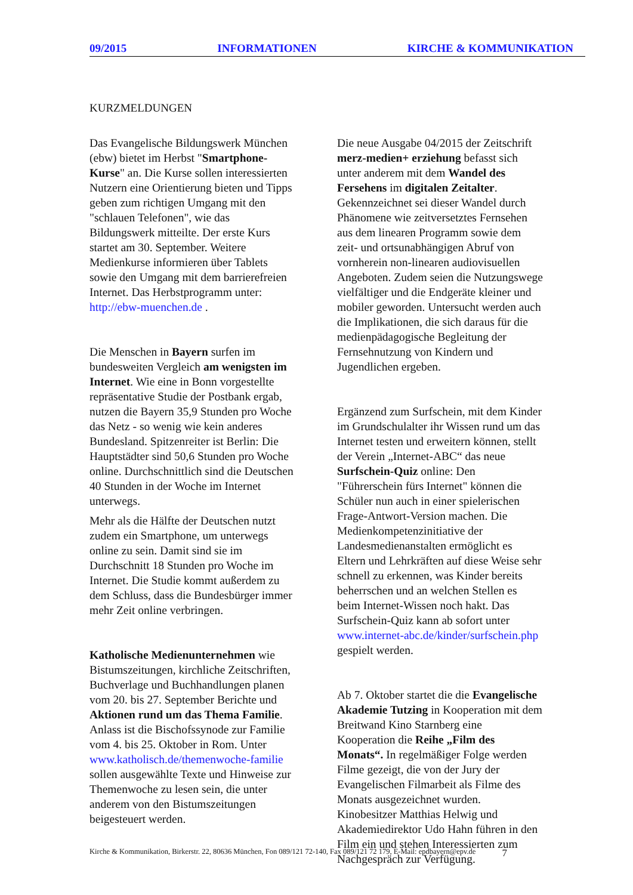09/2015 INFORMATIONEN KIRCHE & KOMMUNIKATION
KURZMELDUNGEN
Das Evangelische Bildungswerk München (ebw) bietet im Herbst "Smartphone-Kurse" an. Die Kurse sollen interessierten Nutzern eine Orientierung bieten und Tipps geben zum richtigen Umgang mit den "schlauen Telefonen", wie das Bildungswerk mitteilte. Der erste Kurs startet am 30. September. Weitere Medienkurse informieren über Tablets sowie den Umgang mit dem barrierefreien Internet. Das Herbstprogramm unter: http://ebw-muenchen.de .
Die Menschen in Bayern surfen im bundesweiten Vergleich am wenigsten im Internet. Wie eine in Bonn vorgestellte repräsentative Studie der Postbank ergab, nutzen die Bayern 35,9 Stunden pro Woche das Netz - so wenig wie kein anderes Bundesland. Spitzenreiter ist Berlin: Die Hauptstädter sind 50,6 Stunden pro Woche online. Durchschnittlich sind die Deutschen 40 Stunden in der Woche im Internet unterwegs.
Mehr als die Hälfte der Deutschen nutzt zudem ein Smartphone, um unterwegs online zu sein. Damit sind sie im Durchschnitt 18 Stunden pro Woche im Internet. Die Studie kommt außerdem zu dem Schluss, dass die Bundesbürger immer mehr Zeit online verbringen.
Katholische Medienunternehmen wie Bistumszeitungen, kirchliche Zeitschriften, Buchverlage und Buchhandlungen planen vom 20. bis 27. September Berichte und Aktionen rund um das Thema Familie. Anlass ist die Bischofssynode zur Familie vom 4. bis 25. Oktober in Rom. Unter www.katholisch.de/themenwoche-familie sollen ausgewählte Texte und Hinweise zur Themenwoche zu lesen sein, die unter anderem von den Bistumszeitungen beigesteuert werden.
Die neue Ausgabe 04/2015 der Zeitschrift merz-medien+ erziehung befasst sich unter anderem mit dem Wandel des Fersehens im digitalen Zeitalter. Gekennzeichnet sei dieser Wandel durch Phänomene wie zeitversetztes Fernsehen aus dem linearen Programm sowie dem zeit- und ortsunabhängigen Abruf von vornherein non-linearen audiovisuellen Angeboten. Zudem seien die Nutzungswege vielfältiger und die Endgeräte kleiner und mobiler geworden. Untersucht werden auch die Implikationen, die sich daraus für die medienpädagogische Begleitung der Fernsehnutzung von Kindern und Jugendlichen ergeben.
Ergänzend zum Surfschein, mit dem Kinder im Grundschulalter ihr Wissen rund um das Internet testen und erweitern können, stellt der Verein „Internet-ABC“ das neue Surfschein-Quiz online: Den "Führerschein fürs Internet" können die Schüler nun auch in einer spielerischen Frage-Antwort-Version machen. Die Medienkompetenzinitiative der Landesmedienanstalten ermöglicht es Eltern und Lehrkräften auf diese Weise sehr schnell zu erkennen, was Kinder bereits beherrschen und an welchen Stellen es beim Internet-Wissen noch hakt. Das Surfschein-Quiz kann ab sofort unter www.internet-abc.de/kinder/surfschein.php gespielt werden.
Ab 7. Oktober startet die die Evangelische Akademie Tutzing in Kooperation mit dem Breitwand Kino Starnberg eine Kooperation die Reihe „Film des Monats“. In regelmäßiger Folge werden Filme gezeigt, die von der Jury der Evangelischen Filmarbeit als Filme des Monats ausgezeichnet wurden. Kinobesitzer Matthias Helwig und Akademiedirektor Udo Hahn führen in den Film ein und stehen Interessierten zum Nachgespräch zur Verfügung.
Kirche & Kommunikation, Birkerstr. 22, 80636 München, Fon 089/121 72-140, Fax 089/121 72 179, E-Mail: epdbayern@epv.de 7